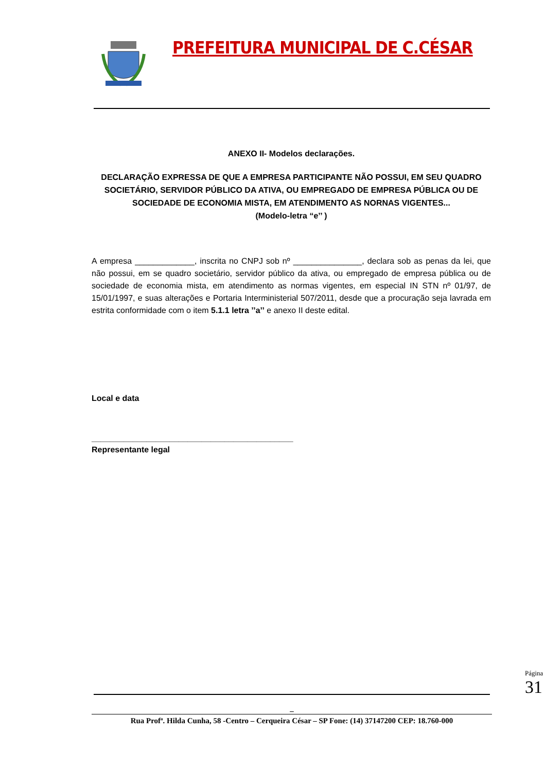PREFEITURA MUNICIPAL DE C.CÉSAR
ANEXO II- Modelos declarações.
DECLARAÇÃO EXPRESSA DE QUE A EMPRESA PARTICIPANTE NÃO POSSUI, EM SEU QUADRO SOCIETÁRIO, SERVIDOR PÚBLICO DA ATIVA, OU EMPREGADO DE EMPRESA PÚBLICA OU DE SOCIEDADE DE ECONOMIA MISTA, EM ATENDIMENTO AS NORNAS VIGENTES...
(Modelo-letra “e’’ )
A empresa _____________, inscrita no CNPJ sob nº _______________, declara sob as penas da lei, que não possui, em se quadro societário, servidor público da ativa, ou empregado de empresa pública ou de sociedade de economia mista, em atendimento as normas vigentes, em especial IN STN nº 01/97, de 15/01/1997, e suas alterações e Portaria Interministerial 507/2011, desde que a procuração seja lavrada em estrita conformidade com o item 5.1.1 letra ’’a’’ e anexo II deste edital.
Local e data
____________________________________________
Representante legal
_
Rua Profª. Hilda Cunha, 58 -Centro – Cerqueira César – SP Fone: (14) 37147200 CEP: 18.760-000
Página 31